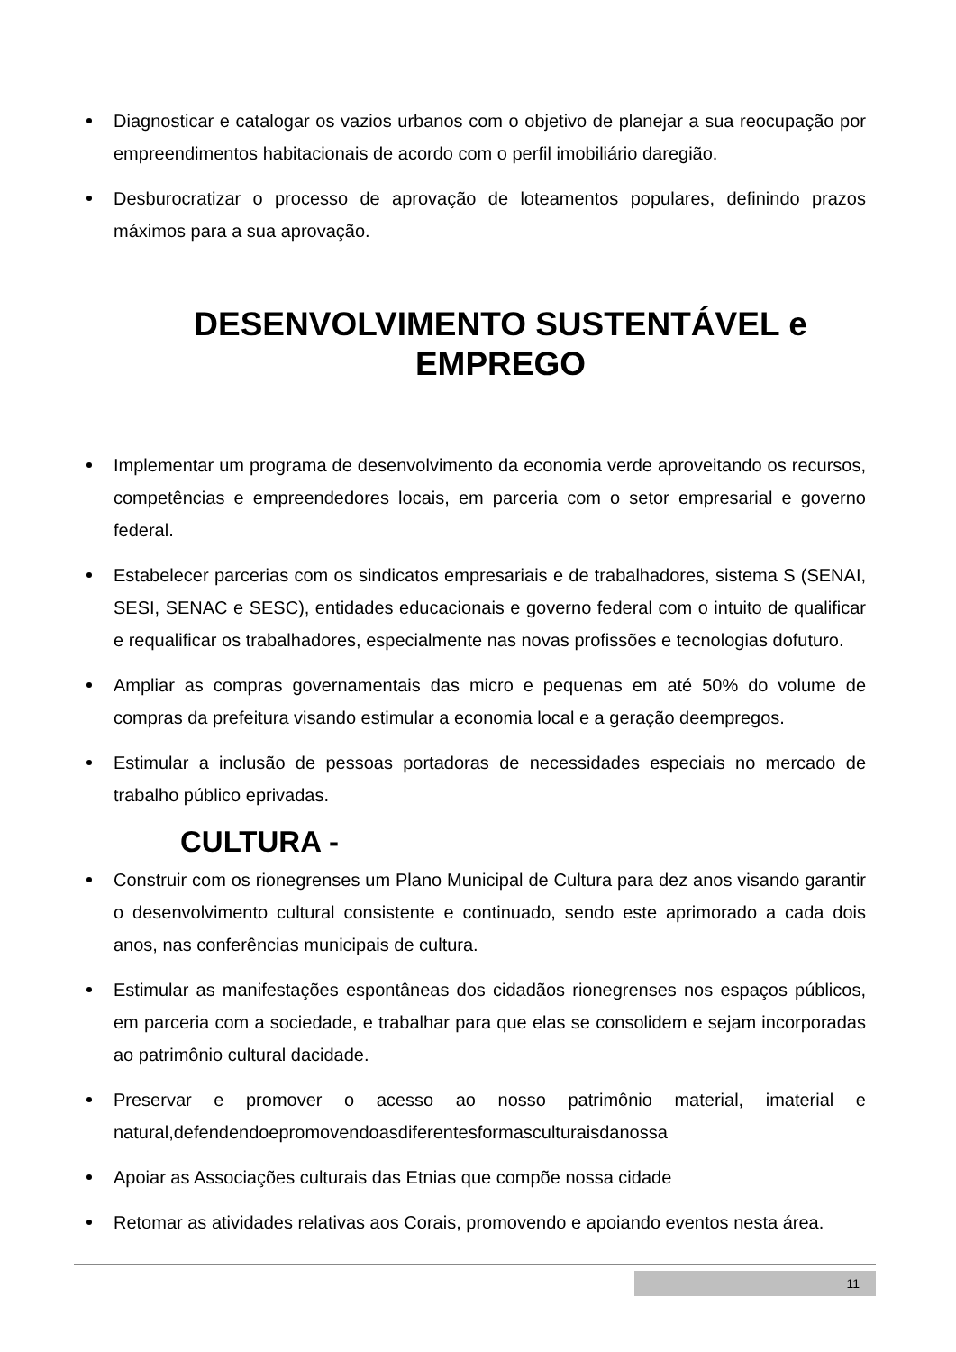Diagnosticar e catalogar os vazios urbanos com o objetivo de planejar a sua reocupação por empreendimentos habitacionais de acordo com o perfil imobiliário daregião.
Desburocratizar o processo de aprovação de loteamentos populares, definindo prazos máximos para a sua aprovação.
DESENVOLVIMENTO SUSTENTÁVEL e EMPREGO
Implementar um programa de desenvolvimento da economia verde aproveitando os recursos, competências e empreendedores locais, em parceria com o setor empresarial e governo federal.
Estabelecer parcerias com os sindicatos empresariais e de trabalhadores, sistema S (SENAI, SESI, SENAC e SESC), entidades educacionais e governo federal com o intuito de qualificar e requalificar os trabalhadores, especialmente nas novas profissões e tecnologias dofuturo.
Ampliar as compras governamentais das micro e pequenas em até 50% do volume de compras da prefeitura visando estimular a economia local e a geração deempregos.
Estimular a inclusão de pessoas portadoras de necessidades especiais no mercado de trabalho público eprivadas.
CULTURA -
Construir com os rionegrenses um Plano Municipal de Cultura para dez anos visando garantir o desenvolvimento cultural consistente e continuado, sendo este aprimorado a cada dois anos, nas conferências municipais de cultura.
Estimular as manifestações espontâneas dos cidadãos rionegrenses nos espaços públicos, em parceria com a sociedade, e trabalhar para que elas se consolidem e sejam incorporadas ao patrimônio cultural dacidade.
Preservar e promover o acesso ao nosso patrimônio material, imaterial e natural,defendendoepromovendoasdiferentesformasculturaisdanossa
Apoiar as Associações culturais das Etnias que compõe nossa cidade
Retomar as atividades relativas aos Corais, promovendo e apoiando eventos nesta área.
11